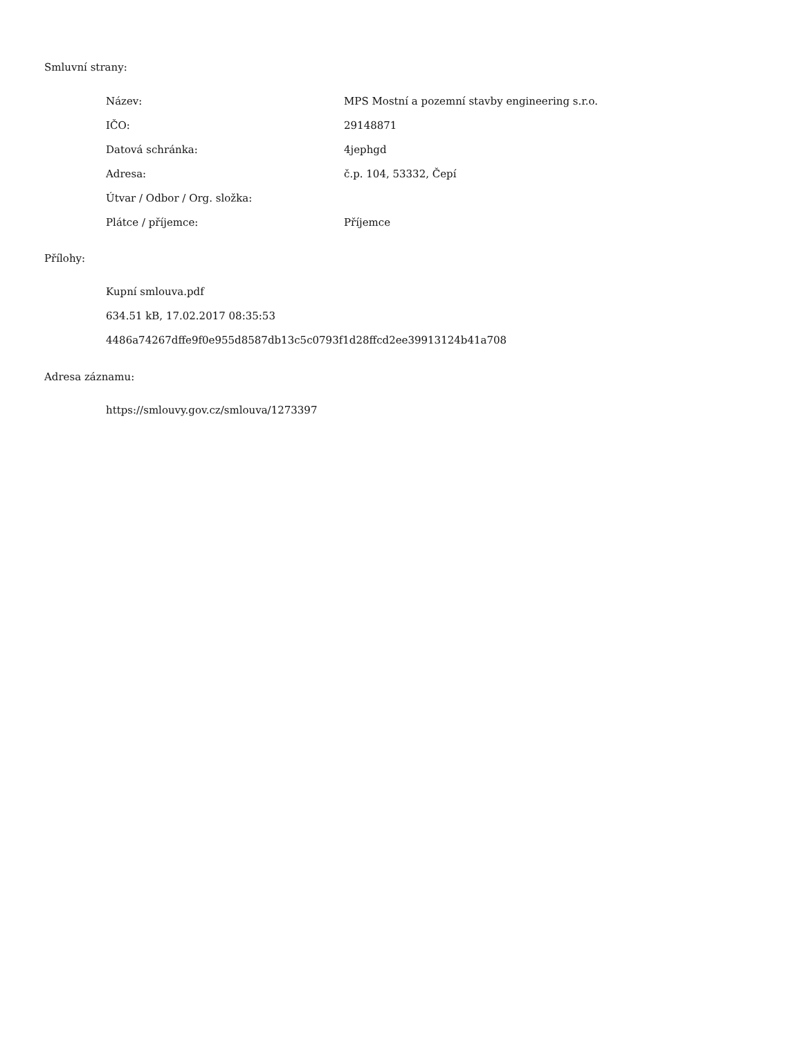Smluvní strany:
| Název: | MPS Mostní a pozemní stavby engineering s.r.o. |
| IČO: | 29148871 |
| Datová schránka: | 4jephgd |
| Adresa: | č.p. 104, 53332, Čepí |
| Útvar / Odbor / Org. složka: | |
| Plátce / příjemce: | Příjemce |
Přílohy:
Kupní smlouva.pdf
634.51 kB, 17.02.2017 08:35:53
4486a74267dffe9f0e955d8587db13c5c0793f1d28ffcd2ee39913124b41a708
Adresa záznamu:
https://smlouvy.gov.cz/smlouva/1273397